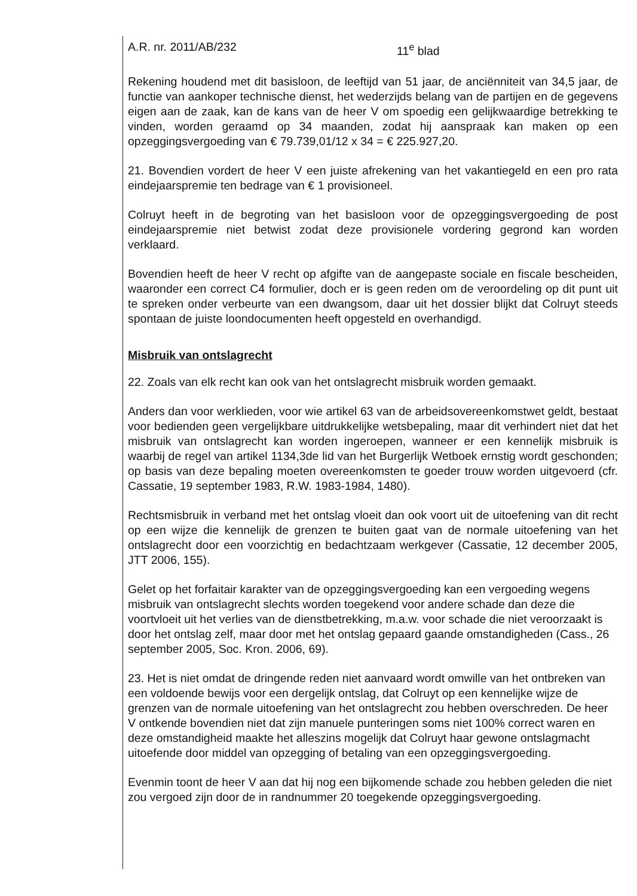A.R. nr. 2011/AB/232 11<sup>e</sup> blad
Rekening houdend met dit basisloon, de leeftijd van 51 jaar, de anciënniteit van 34,5 jaar, de functie van aankoper technische dienst, het wederzijds belang van de partijen en de gegevens eigen aan de zaak, kan de kans van de heer V om spoedig een gelijkwaardige betrekking te vinden, worden geraamd op 34 maanden, zodat hij aanspraak kan maken op een opzeggingsvergoeding van € 79.739,01/12 x 34 = € 225.927,20.
21. Bovendien vordert de heer V een juiste afrekening van het vakantiegeld en een pro rata eindejaarspremie ten bedrage van € 1 provisioneel.
Colruyt heeft in de begroting van het basisloon voor de opzeggingsvergoeding de post eindejaarspremie niet betwist zodat deze provisionele vordering gegrond kan worden verklaard.
Bovendien heeft de heer V recht op afgifte van de aangepaste sociale en fiscale bescheiden, waaronder een correct C4 formulier, doch er is geen reden om de veroordeling op dit punt uit te spreken onder verbeurte van een dwangsom, daar uit het dossier blijkt dat Colruyt steeds spontaan de juiste loondocumenten heeft opgesteld en overhandigd.
Misbruik van ontslagrecht
22. Zoals van elk recht kan ook van het ontslagrecht misbruik worden gemaakt.
Anders dan voor werklieden, voor wie artikel 63 van de arbeidsovereenkomstwet geldt, bestaat voor bedienden geen vergelijkbare uitdrukkelijke wetsbepaling, maar dit verhindert niet dat het misbruik van ontslagrecht kan worden ingeroepen, wanneer er een kennelijk misbruik is waarbij de regel van artikel 1134,3de lid van het Burgerlijk Wetboek ernstig wordt geschonden; op basis van deze bepaling moeten overeenkomsten te goeder trouw worden uitgevoerd (cfr. Cassatie, 19 september 1983, R.W. 1983-1984, 1480).
Rechtsmisbruik in verband met het ontslag vloeit dan ook voort uit de uitoefening van dit recht op een wijze die kennelijk de grenzen te buiten gaat van de normale uitoefening van het ontslagrecht door een voorzichtig en bedachtzaam werkgever (Cassatie, 12 december 2005, JTT 2006, 155).
Gelet op het forfaitair karakter van de opzeggingsvergoeding kan een vergoeding wegens misbruik van ontslagrecht slechts worden toegekend voor andere schade dan deze die voortvloeit uit het verlies van de dienstbetrekking, m.a.w. voor schade die niet veroorzaakt is door het ontslag zelf, maar door met het ontslag gepaard gaande omstandigheden (Cass., 26 september 2005, Soc. Kron. 2006, 69).
23. Het is niet omdat de dringende reden niet aanvaard wordt omwille van het ontbreken van een voldoende bewijs voor een dergelijk ontslag, dat Colruyt op een kennelijke wijze de grenzen van de normale uitoefening van het ontslagrecht zou hebben overschreden. De heer V ontkende bovendien niet dat zijn manuele punteringen soms niet 100% correct waren en deze omstandigheid maakte het alleszins mogelijk dat Colruyt haar gewone ontslagmacht uitoefende door middel van opzegging of betaling van een opzeggingsvergoeding.
Evenmin toont de heer V aan dat hij nog een bijkomende schade zou hebben geleden die niet zou vergoed zijn door de in randnummer 20 toegekende opzeggingsvergoeding.